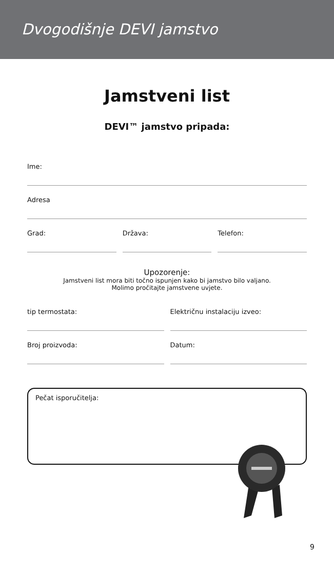Dvogodišnje DEVI jamstvo
Jamstveni list
DEVI™ jamstvo pripada:
Ime:
Adresa
Grad: Država: Telefon:
Upozorenje:
Jamstveni list mora biti točno ispunjen kako bi jamstvo bilo valjano.
Molimo pročitajte jamstvene uvjete.
tip termostata: Električnu instalaciju izveo:
Broj proizvoda: Datum:
Pečat isporučitelja:
9